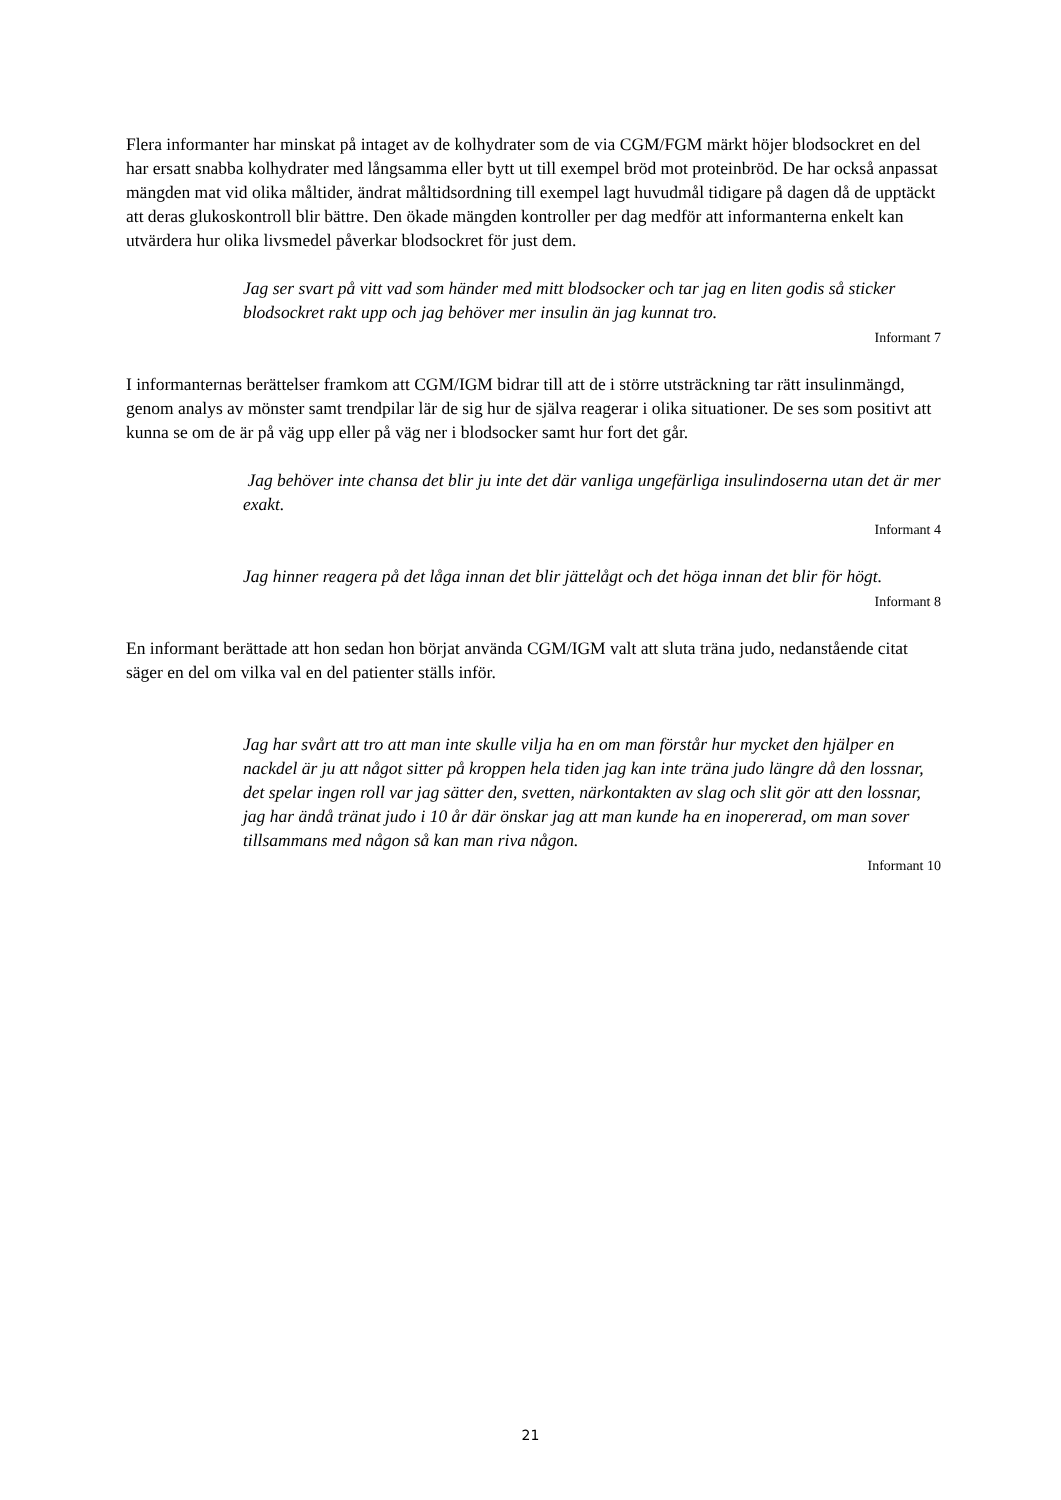Flera informanter har minskat på intaget av de kolhydrater som de via CGM/FGM märkt höjer blodsockret en del har ersatt snabba kolhydrater med långsamma eller bytt ut till exempel bröd mot proteinbröd. De har också anpassat mängden mat vid olika måltider, ändrat måltidsordning till exempel lagt huvudmål tidigare på dagen då de upptäckt att deras glukoskontroll blir bättre. Den ökade mängden kontroller per dag medför att informanterna enkelt kan utvärdera hur olika livsmedel påverkar blodsockret för just dem.
Jag ser svart på vitt vad som händer med mitt blodsocker och tar jag en liten godis så sticker blodsockret rakt upp och jag behöver mer insulin än jag kunnat tro.
Informant 7
I informanternas berättelser framkom att CGM/IGM bidrar till att de i större utsträckning tar rätt insulinmängd, genom analys av mönster samt trendpilar lär de sig hur de själva reagerar i olika situationer. De ses som positivt att kunna se om de är på väg upp eller på väg ner i blodsocker samt hur fort det går.
Jag behöver inte chansa det blir ju inte det där vanliga ungefärliga insulindoserna utan det är mer exakt.
Informant 4
Jag hinner reagera på det låga innan det blir jättelågt och det höga innan det blir för högt.
Informant 8
En informant berättade att hon sedan hon börjat använda CGM/IGM valt att sluta träna judo, nedanstående citat säger en del om vilka val en del patienter ställs inför.
Jag har svårt att tro att man inte skulle vilja ha en om man förstår hur mycket den hjälper en nackdel är ju att något sitter på kroppen hela tiden jag kan inte träna judo längre då den lossnar, det spelar ingen roll var jag sätter den, svetten, närkontakten av slag och slit gör att den lossnar, jag har ändå tränat judo i 10 år där önskar jag att man kunde ha en inopererad, om man sover tillsammans med någon så kan man riva någon.
Informant 10
21